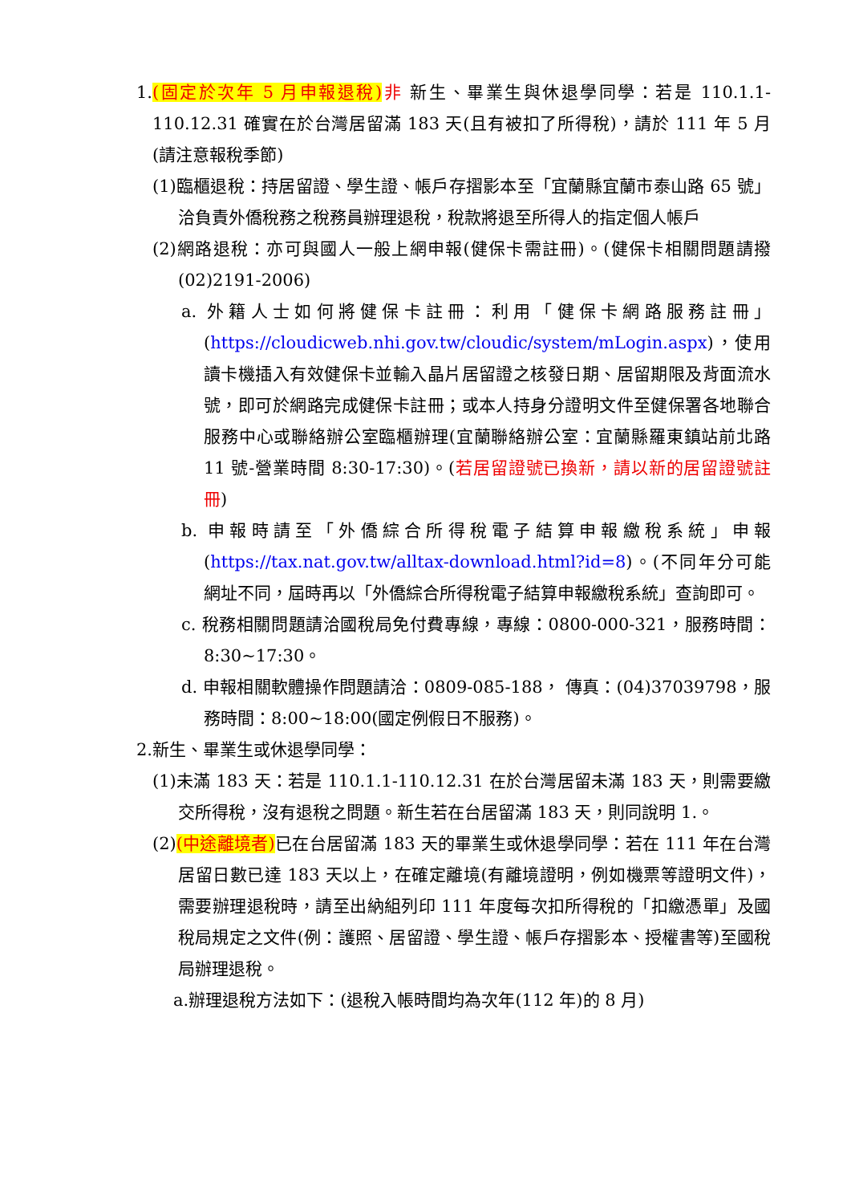1.(固定於次年 5 月申報退稅) 非 新生、畢業生與休退學同學：若是 110.1.1-110.12.31 確實在於台灣居留滿 183 天(且有被扣了所得稅)，請於 111 年 5 月(請注意報稅季節)
(1)臨櫃退稅：持居留證、學生證、帳戶存摺影本至「宜蘭縣宜蘭市泰山路 65 號」洽負責外僑稅務之稅務員辦理退稅，稅款將退至所得人的指定個人帳戶
(2)網路退稅：亦可與國人一般上網申報(健保卡需註冊)。(健保卡相關問題請撥(02)2191-2006)
a. 外籍人士如何將健保卡註冊：利用「健保卡網路服務註冊」(https://cloudicweb.nhi.gov.tw/cloudic/system/mLogin.aspx)，使用讀卡機插入有效健保卡並輸入晶片居留證之核發日期、居留期限及背面流水號，即可於網路完成健保卡註冊；或本人持身分證明文件至健保署各地聯合服務中心或聯絡辦公室臨櫃辦理(宜蘭聯絡辦公室：宜蘭縣羅東鎮站前北路 11 號-營業時間 8:30-17:30)。(若居留證號已換新，請以新的居留證號註冊)
b. 申報時請至「外僑綜合所得稅電子結算申報繳稅系統」申報(https://tax.nat.gov.tw/alltax-download.html?id=8)。(不同年分可能網址不同，屆時再以「外僑綜合所得稅電子結算申報繳稅系統」查詢即可。
c. 稅務相關問題請洽國稅局免付費專線，專線：0800-000-321，服務時間：8:30~17:30。
d. 申報相關軟體操作問題請洽：0809-085-188， 傳真：(04)37039798，服務時間：8:00~18:00(國定例假日不服務)。
2.新生、畢業生或休退學同學：
(1)未滿 183 天：若是 110.1.1-110.12.31 在於台灣居留未滿 183 天，則需要繳交所得稅，沒有退稅之問題。新生若在台居留滿 183 天，則同說明 1.。
(2)(中途離境者) 已在台居留滿 183 天的畢業生或休退學同學：若在 111 年在台灣居留日數已達 183 天以上，在確定離境(有離境證明，例如機票等證明文件)，需要辦理退稅時，請至出納組列印 111 年度每次扣所得稅的「扣繳憑單」及國稅局規定之文件(例：護照、居留證、學生證、帳戶存摺影本、授權書等)至國稅局辦理退稅。
a.辦理退稅方法如下：(退稅入帳時間均為次年(112 年)的 8 月)